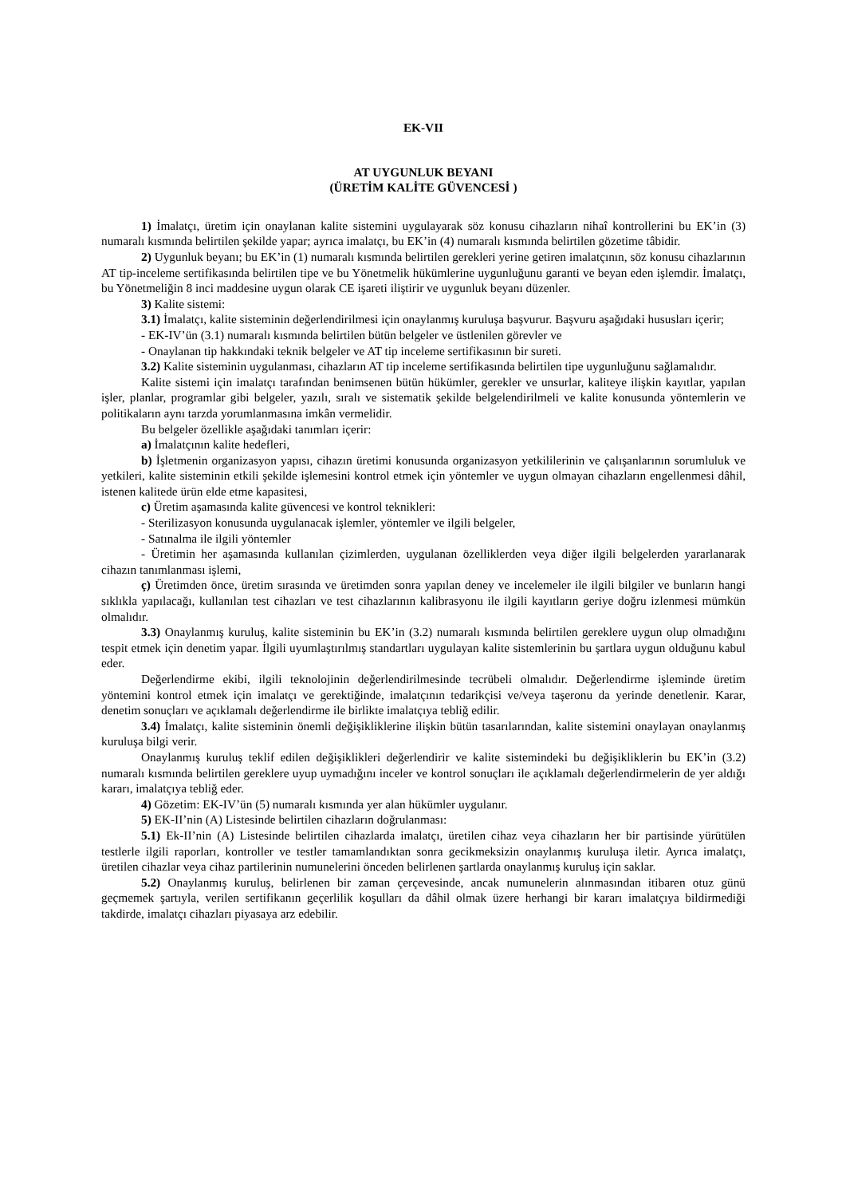EK-VII
AT UYGUNLUK BEYANI
(ÜRETİM KALİTE GÜVENCESİ )
1) İmalatçı, üretim için onaylanan kalite sistemini uygulayarak söz konusu cihazların nihaî kontrollerini bu EK’in (3) numaralı kısmında belirtilen şekilde yapar; ayrıca imalatçı, bu EK’in (4) numaralı kısmında belirtilen gözetime tâbidir.
2) Uygunluk beyanı; bu EK’in (1) numaralı kısmında belirtilen gerekleri yerine getiren imalatçının, söz konusu cihazlarının AT tip-inceleme sertifikasında belirtilen tipe ve bu Yönetmelik hükümlerine uygunluğunu garanti ve beyan eden işlemdir. İmalatçı, bu Yönetmeliğin 8 inci maddesine uygun olarak CE işareti iliştirir ve uygunluk beyanı düzenler.
3) Kalite sistemi:
3.1) İmalatçı, kalite sisteminin değerlendirilmesi için onaylanmış kuruluşa başvurur. Başvuru aşağıdaki hususları içerir;
- EK-IV’ün (3.1) numaralı kısmında belirtilen bütün belgeler ve üstlenilen görevler ve
- Onaylanan tip hakkındaki teknik belgeler ve AT tip inceleme sertifikasının bir sureti.
3.2) Kalite sisteminin uygulanması, cihazların AT tip inceleme sertifikasında belirtilen tipe uygunluğunu sağlamalıdır.
Kalite sistemi için imalatçı tarafından benimsenen bütün hükümler, gerekler ve unsurlar, kaliteye ilişkin kayıtlar, yapılan işler, planlar, programlar gibi belgeler, yazılı, sıralı ve sistematik şekilde belgelendirilmeli ve kalite konusunda yöntemlerin ve politikaların aynı tarzda yorumlanmasına imkân vermelidir.
Bu belgeler özellikle aşağıdaki tanımları içerir:
a) İmalatçının kalite hedefleri,
b) İşletmenin organizasyon yapısı, cihazın üretimi konusunda organizasyon yetkililerinin ve çalışanlarının sorumluluk ve yetkileri, kalite sisteminin etkili şekilde işlemesini kontrol etmek için yöntemler ve uygun olmayan cihazların engellenmesi dâhil, istenen kalitede ürün elde etme kapasitesi,
c) Üretim aşamasında kalite güvencesi ve kontrol teknikleri:
- Sterilizasyon konusunda uygulanacak işlemler, yöntemler ve ilgili belgeler,
- Satınalma ile ilgili yöntemler
- Üretimin her aşamasında kullanılan çizimlerden, uygulanan özelliklerden veya diğer ilgili belgelerden yararlanarak cihazın tanımlanması işlemi,
ç) Üretimden önce, üretim sırasında ve üretimden sonra yapılan deney ve incelemeler ile ilgili bilgiler ve bunların hangi sıklıkla yapılacağı, kullanılan test cihazları ve test cihazlarının kalibrasyonu ile ilgili kayıtların geriye doğru izlenmesi mümkün olmalıdır.
3.3) Onaylanmış kuruluş, kalite sisteminin bu EK’in (3.2) numaralı kısmında belirtilen gereklere uygun olup olmadığını tespit etmek için denetim yapar. İlgili uyumlaştırılmış standartları uygulayan kalite sistemlerinin bu şartlara uygun olduğunu kabul eder.
Değerlendirme ekibi, ilgili teknolojinin değerlendirilmesinde tecrübeli olmalıdır. Değerlendirme işleminde üretim yöntemini kontrol etmek için imalatçı ve gerektiğinde, imalatçının tedarikçisi ve/veya taşeronu da yerinde denetlenir. Karar, denetim sonuçları ve açıklamalı değerlendirme ile birlikte imalatçıya tebliğ edilir.
3.4) İmalatçı, kalite sisteminin önemli değişikliklerine ilişkin bütün tasarılarından, kalite sistemini onaylayan onaylanmış kuruluşa bilgi verir.
Onaylanmış kuruluş teklif edilen değişiklikleri değerlendirir ve kalite sistemindeki bu değişikliklerin bu EK’in (3.2) numaralı kısmında belirtilen gereklere uyup uymadığını inceler ve kontrol sonuçları ile açıklamalı değerlendirmelerin de yer aldığı kararı, imalatçıya tebliğ eder.
4) Gözetim: EK-IV’ün (5) numaralı kısmında yer alan hükümler uygulanır.
5) EK-II’nin (A) Listesinde belirtilen cihazların doğrulanması:
5.1) Ek-II’nin (A) Listesinde belirtilen cihazlarda imalatçı, üretilen cihaz veya cihazların her bir partisinde yürütülen testlerle ilgili raporları, kontroller ve testler tamamlandıktan sonra gecikmeksizin onaylanmış kuruluşa iletir. Ayrıca imalatçı, üretilen cihazlar veya cihaz partilerinin numunelerini önceden belirlenen şartlarda onaylanmış kuruluş için saklar.
5.2) Onaylanmış kuruluş, belirlenen bir zaman çerçevesinde, ancak numunelerin alınmasından itibaren otuz günü geçmemek şartıyla, verilen sertifikanın geçerlilik koşulları da dâhil olmak üzere herhangi bir kararı imalatçıya bildirmediği takdirde, imalatçı cihazları piyasaya arz edebilir.